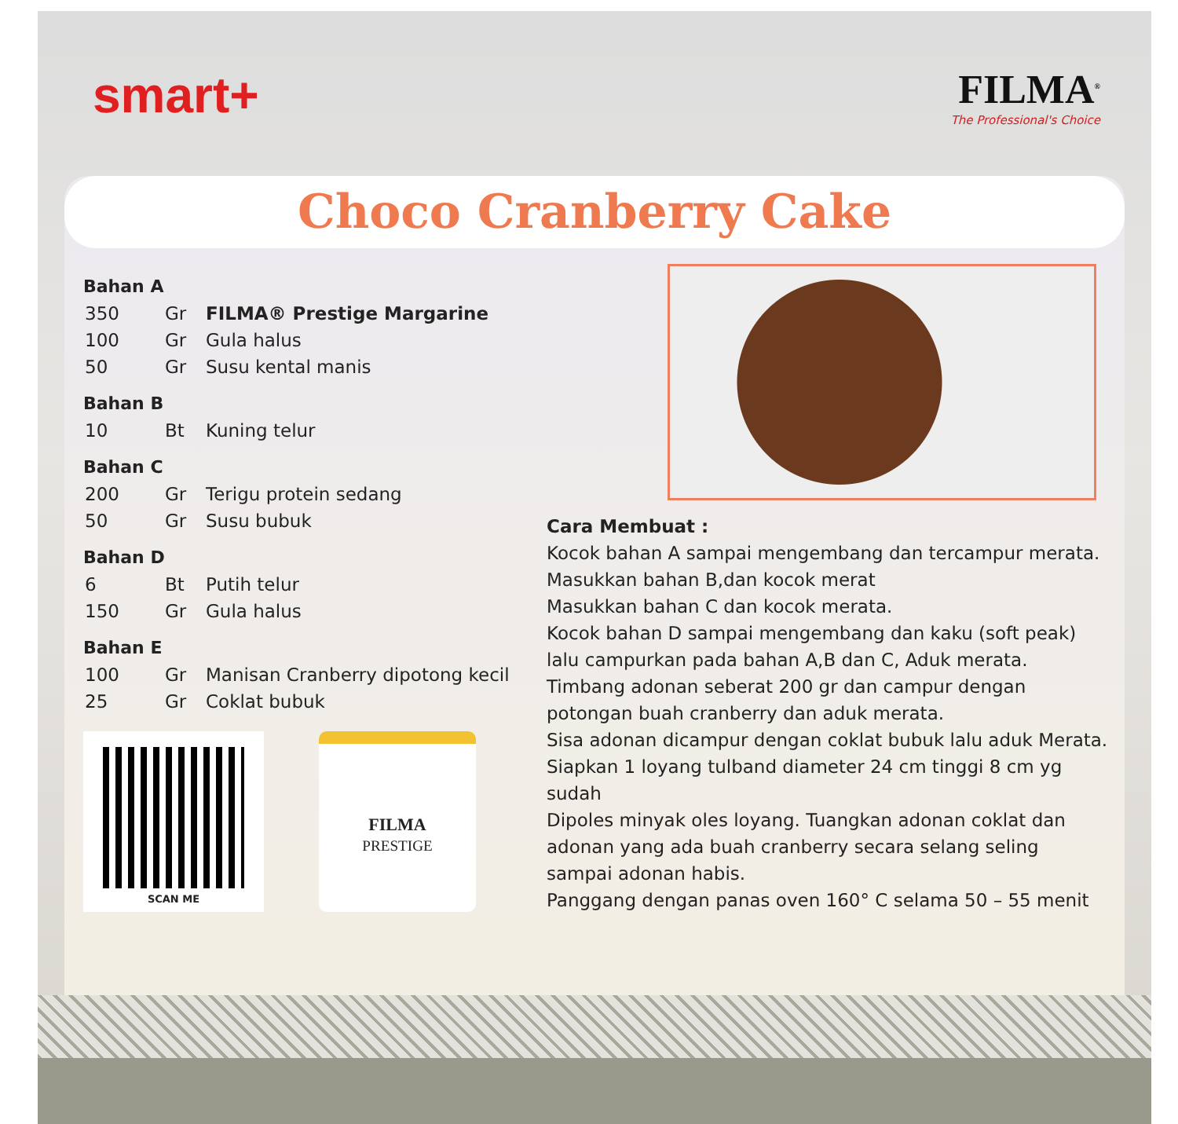smart+
FILMA<sup>®</sup>
The Professional's Choice
Choco Cranberry Cake
Bahan A
| 350 | Gr | FILMA® Prestige Margarine |
| 100 | Gr | Gula halus |
| 50 | Gr | Susu kental manis |
Bahan B
| 10 | Bt | Kuning telur |
Bahan C
| 200 | Gr | Terigu protein sedang |
| 50 | Gr | Susu bubuk |
Bahan D
| 6 | Bt | Putih telur |
| 150 | Gr | Gula halus |
Bahan E
| 100 | Gr | Manisan Cranberry dipotong kecil |
| 25 | Gr | Coklat bubuk |
SCAN ME
FILMA
PRESTIGE
Cara Membuat :
Kocok bahan A sampai mengembang dan tercampur merata.
Masukkan bahan B,dan kocok merat
Masukkan bahan C dan kocok merata.
Kocok bahan D sampai mengembang dan kaku (soft peak) lalu campurkan pada bahan A,B dan C, Aduk merata.
Timbang adonan seberat 200 gr dan campur dengan potongan buah cranberry dan aduk merata.
Sisa adonan dicampur dengan coklat bubuk lalu aduk Merata.
Siapkan 1 loyang tulband diameter 24 cm tinggi 8 cm yg sudah
Dipoles minyak oles loyang. Tuangkan adonan coklat dan adonan yang ada buah cranberry secara selang seling sampai adonan habis.
Panggang dengan panas oven 160° C selama 50 – 55 menit